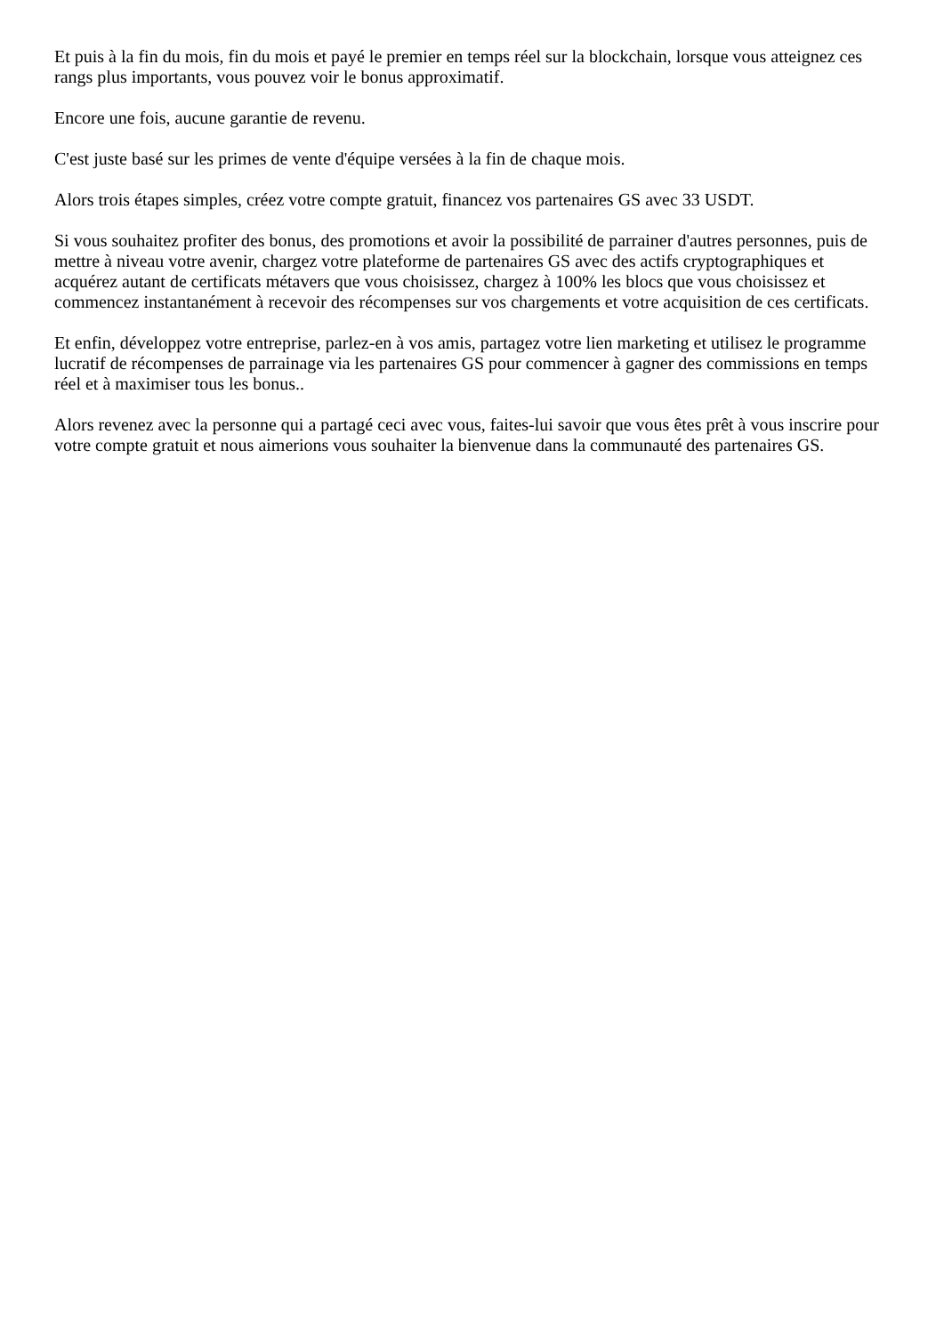Et puis à la fin du mois, fin du mois et payé le premier en temps réel sur la blockchain, lorsque vous atteignez ces rangs plus importants, vous pouvez voir le bonus approximatif.
Encore une fois, aucune garantie de revenu.
C'est juste basé sur les primes de vente d'équipe versées à la fin de chaque mois.
Alors trois étapes simples, créez votre compte gratuit, financez vos partenaires GS avec 33 USDT.
Si vous souhaitez profiter des bonus, des promotions et avoir la possibilité de parrainer d'autres personnes, puis de mettre à niveau votre avenir, chargez votre plateforme de partenaires GS avec des actifs cryptographiques et acquérez autant de certificats métavers que vous choisissez, chargez à 100% les blocs que vous choisissez et commencez instantanément à recevoir des récompenses sur vos chargements et votre acquisition de ces certificats.
Et enfin, développez votre entreprise, parlez-en à vos amis, partagez votre lien marketing et utilisez le programme lucratif de récompenses de parrainage via les partenaires GS pour commencer à gagner des commissions en temps réel et à maximiser tous les bonus..
Alors revenez avec la personne qui a partagé ceci avec vous, faites-lui savoir que vous êtes prêt à vous inscrire pour votre compte gratuit et nous aimerions vous souhaiter la bienvenue dans la communauté des partenaires GS.